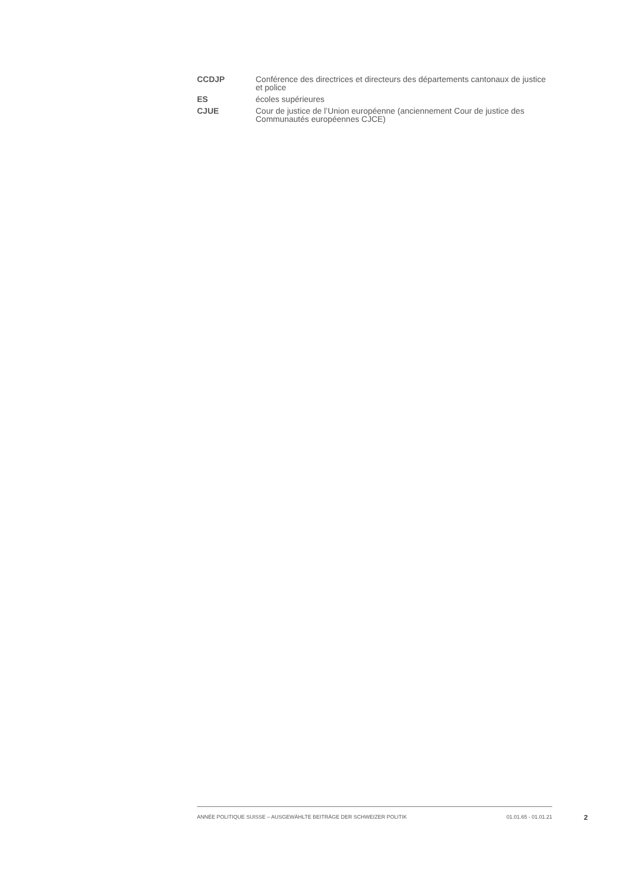CCDJP Conférence des directrices et directeurs des départements cantonaux de justice et police
ES écoles supérieures
CJUE Cour de justice de l’Union européenne (anciennement Cour de justice des Communautés européennes CJCE)
ANNÉE POLITIQUE SUISSE – AUSGEWÄHLTE BEITRÄGE DER SCHWEIZER POLITIK 01.01.65 - 01.01.21
2